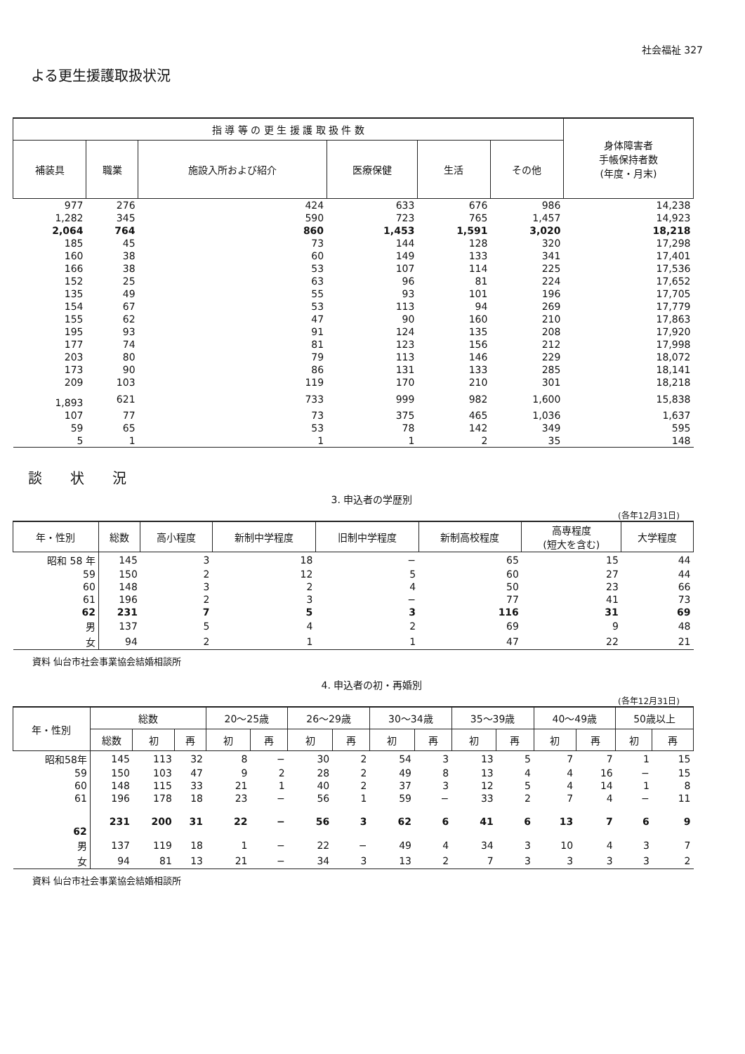社会福祉 327
よる更生援護取扱状況
| 指 導 等 の 更 生 援 護 取 扱 件 数 | | | | | | 身体障害者 手帳保持者数 (年度・月末) |
| --- | --- | --- | --- | --- | --- | --- |
| 補装具 | 職業 | 施設入所および紹介 | 医療保健 | 生活 | その他 | |
| 977 | 276 | 424 | 633 | 676 | 986 | 14,238 |
| 1,282 | 345 | 590 | 723 | 765 | 1,457 | 14,923 |
| 2,064 | 764 | 860 | 1,453 | 1,591 | 3,020 | 18,218 |
| 185 | 45 | 73 | 144 | 128 | 320 | 17,298 |
| 160 | 38 | 60 | 149 | 133 | 341 | 17,401 |
| 166 | 38 | 53 | 107 | 114 | 225 | 17,536 |
| 152 | 25 | 63 | 96 | 81 | 224 | 17,652 |
| 135 | 49 | 55 | 93 | 101 | 196 | 17,705 |
| 154 | 67 | 53 | 113 | 94 | 269 | 17,779 |
| 155 | 62 | 47 | 90 | 160 | 210 | 17,863 |
| 195 | 93 | 91 | 124 | 135 | 208 | 17,920 |
| 177 | 74 | 81 | 123 | 156 | 212 | 17,998 |
| 203 | 80 | 79 | 113 | 146 | 229 | 18,072 |
| 173 | 90 | 86 | 131 | 133 | 285 | 18,141 |
| 209 | 103 | 119 | 170 | 210 | 301 | 18,218 |
| 1,893 | 621 | 733 | 999 | 982 | 1,600 | 15,838 |
| 107 | 77 | 73 | 375 | 465 | 1,036 | 1,637 |
| 59 | 65 | 53 | 78 | 142 | 349 | 595 |
| 5 | 1 | 1 | 1 | 2 | 35 | 148 |
談状況
3. 申込者の学歴別
(各年12月31日)
| 年・性別 | 総数 | 高小程度 | 新制中学程度 | 旧制中学程度 | 新制高校程度 | 高専程度 (短大を含む) | 大学程度 |
| --- | --- | --- | --- | --- | --- | --- | --- |
| 昭和 58 年 | 145 | 3 | 18 | − | 65 | 15 | 44 |
| 59 | 150 | 2 | 12 | 5 | 60 | 27 | 44 |
| 60 | 148 | 3 | 2 | 4 | 50 | 23 | 66 |
| 61 | 196 | 2 | 3 | − | 77 | 41 | 73 |
| 62 | 231 | 7 | 5 | 3 | 116 | 31 | 69 |
| 男 | 137 | 5 | 4 | 2 | 69 | 9 | 48 |
| 女 | 94 | 2 | 1 | 1 | 47 | 22 | 21 |
資料 仙台市社会事業協会結婚相談所
4. 申込者の初・再婚別
(各年12月31日)
| 年・性別 | 総数 | | | 20〜25歳 | | 26〜29歳 | | 30〜34歳 | | 35〜39歳 | | 40〜49歳 | | 50歳以上 | |
| --- | --- | --- | --- | --- | --- | --- | --- | --- | --- | --- | --- | --- | --- | --- | --- |
| | 総数 | 初 | 再 | 初 | 再 | 初 | 再 | 初 | 再 | 初 | 再 | 初 | 再 | 初 | 再 |
| 昭和58年 | 145 | 113 | 32 | 8 | − | 30 | 2 | 54 | 3 | 13 | 5 | 7 | 7 | 1 | 15 |
| 59 | 150 | 103 | 47 | 9 | 2 | 28 | 2 | 49 | 8 | 13 | 4 | 4 | 16 | − | 15 |
| 60 | 148 | 115 | 33 | 21 | 1 | 40 | 2 | 37 | 3 | 12 | 5 | 4 | 14 | 1 | 8 |
| 61 | 196 | 178 | 18 | 23 | − | 56 | 1 | 59 | − | 33 | 2 | 7 | 4 | − | 11 |
| 62 | 231 | 200 | 31 | 22 | − | 56 | 3 | 62 | 6 | 41 | 6 | 13 | 7 | 6 | 9 |
| 男 | 137 | 119 | 18 | 1 | − | 22 | − | 49 | 4 | 34 | 3 | 10 | 4 | 3 | 7 |
| 女 | 94 | 81 | 13 | 21 | − | 34 | 3 | 13 | 2 | 7 | 3 | 3 | 3 | 3 | 2 |
資料 仙台市社会事業協会結婚相談所